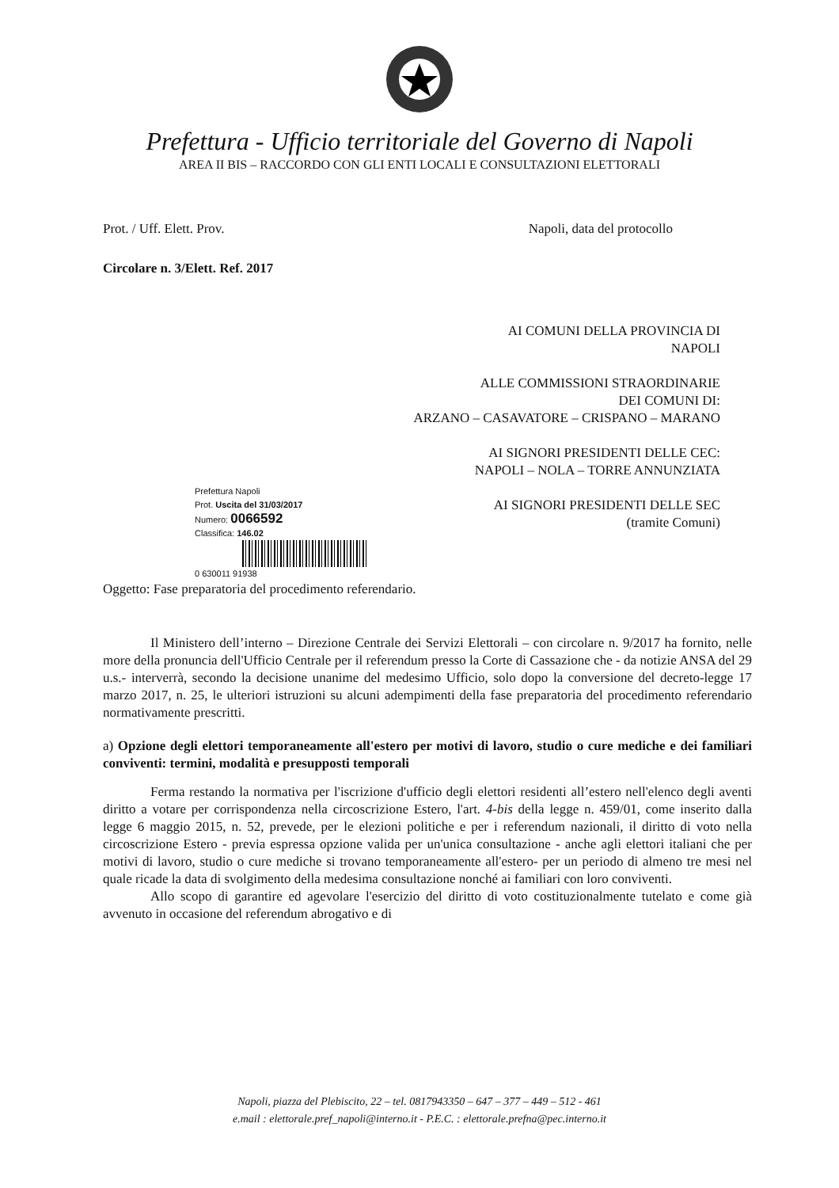Prefettura - Ufficio territoriale del Governo di Napoli
AREA II BIS – RACCORDO CON GLI ENTI LOCALI E CONSULTAZIONI ELETTORALI
Prot. / Uff. Elett. Prov. Napoli, data del protocollo
Circolare n. 3/Elett. Ref. 2017
AI COMUNI DELLA PROVINCIA DI
NAPOLI
ALLE COMMISSIONI STRAORDINARIE
DEI COMUNI DI:
ARZANO – CASAVATORE – CRISPANO – MARANO
AI SIGNORI PRESIDENTI DELLE CEC:
NAPOLI – NOLA – TORRE ANNUNZIATA
AI SIGNORI PRESIDENTI DELLE SEC
(tramite Comuni)
Prefettura Napoli
Prot. Uscita del 31/03/2017
Numero: 0066592
Classifica: 146.02
0 630011 91938
Oggetto: Fase preparatoria del procedimento referendario.
Il Ministero dell’interno – Direzione Centrale dei Servizi Elettorali – con circolare n. 9/2017 ha fornito, nelle more della pronuncia dell'Ufficio Centrale per il referendum presso la Corte di Cassazione che - da notizie ANSA del 29 u.s.- interverrà, secondo la decisione unanime del medesimo Ufficio, solo dopo la conversione del decreto-legge 17 marzo 2017, n. 25, le ulteriori istruzioni su alcuni adempimenti della fase preparatoria del procedimento referendario normativamente prescritti.
a) Opzione degli elettori temporaneamente all'estero per motivi di lavoro, studio o cure mediche e dei familiari conviventi: termini, modalità e presupposti temporali
Ferma restando la normativa per l'iscrizione d'ufficio degli elettori residenti all’estero nell'elenco degli aventi diritto a votare per corrispondenza nella circoscrizione Estero, l'art. 4-bis della legge n. 459/01, come inserito dalla legge 6 maggio 2015, n. 52, prevede, per le elezioni politiche e per i referendum nazionali, il diritto di voto nella circoscrizione Estero - previa espressa opzione valida per un'unica consultazione - anche agli elettori italiani che per motivi di lavoro, studio o cure mediche si trovano temporaneamente all'estero- per un periodo di almeno tre mesi nel quale ricade la data di svolgimento della medesima consultazione nonché ai familiari con loro conviventi.
Allo scopo di garantire ed agevolare l'esercizio del diritto di voto costituzionalmente tutelato e come già avvenuto in occasione del referendum abrogativo e di
Napoli, piazza del Plebiscito, 22 – tel. 0817943350 – 647 – 377 – 449 – 512 - 461
e.mail : elettorale.pref_napoli@interno.it - P.E.C. : elettorale.prefna@pec.interno.it